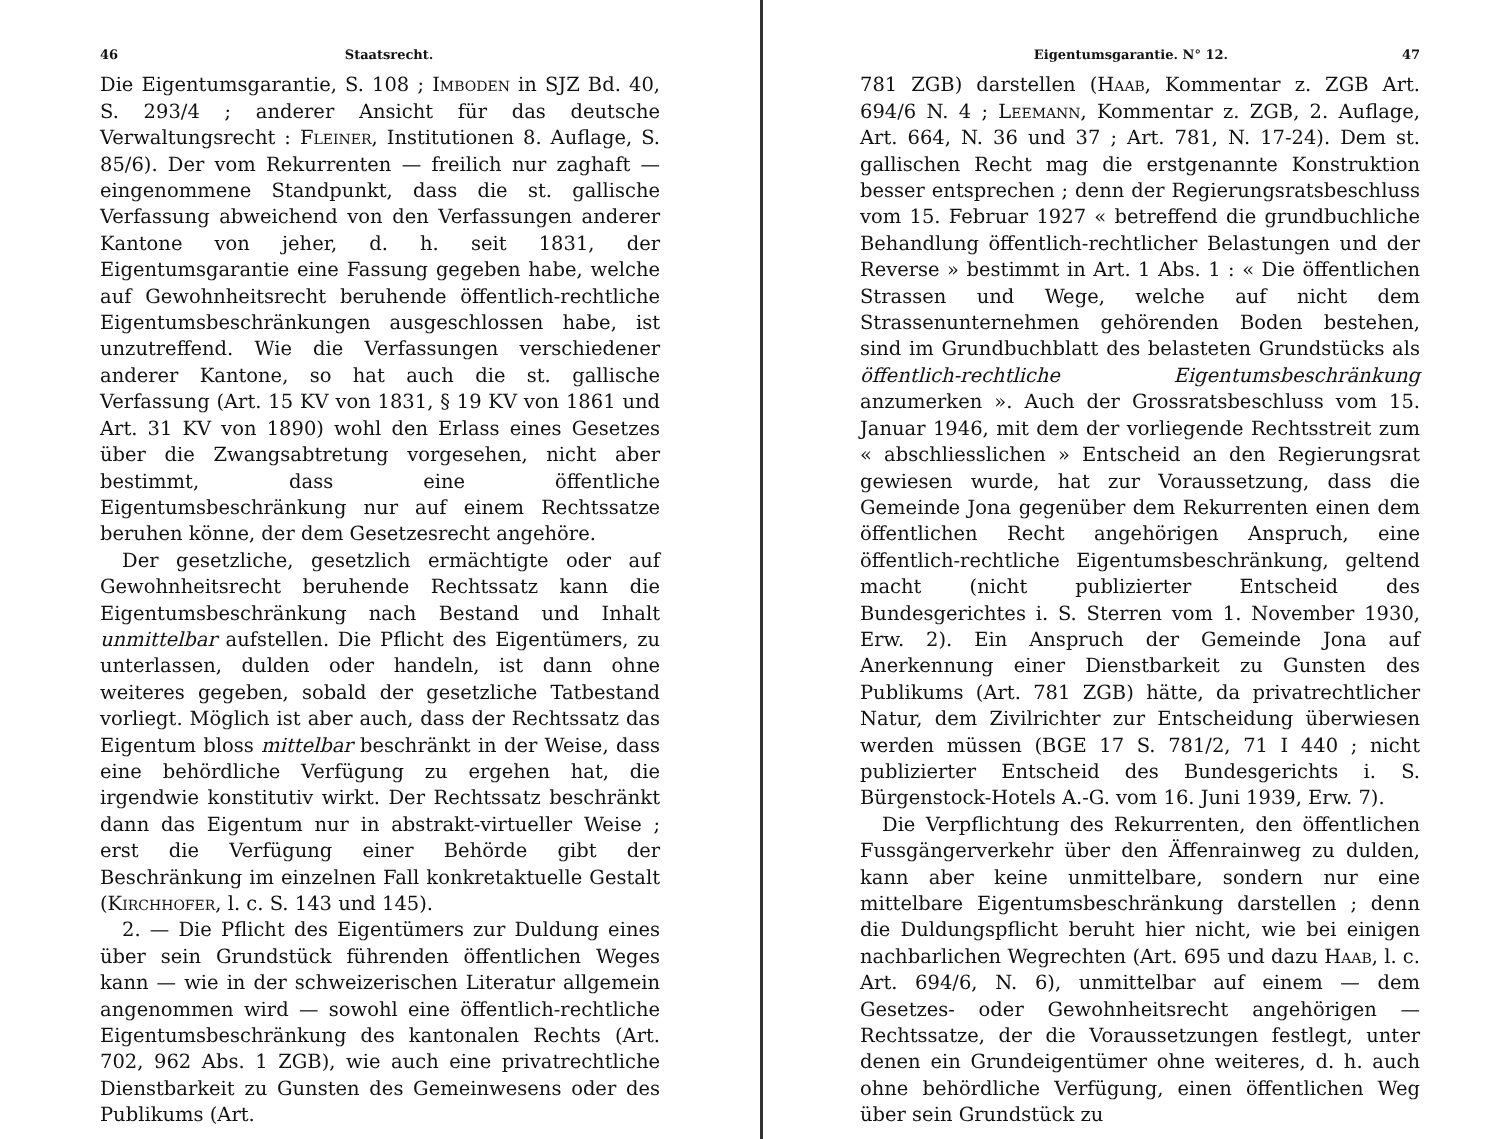46 Staatsrecht.
Die Eigentumsgarantie, S. 108 ; Imboden in SJZ Bd. 40, S. 293/4 ; anderer Ansicht für das deutsche Verwaltungsrecht : Fleiner, Institutionen 8. Auflage, S. 85/6). Der vom Rekurrenten — freilich nur zaghaft — eingenommene Standpunkt, dass die st. gallische Verfassung abweichend von den Verfassungen anderer Kantone von jeher, d. h. seit 1831, der Eigentumsgarantie eine Fassung gegeben habe, welche auf Gewohnheitsrecht beruhende öffentlich-rechtliche Eigentumsbeschränkungen ausgeschlossen habe, ist unzutreffend. Wie die Verfassungen verschiedener anderer Kantone, so hat auch die st. gallische Verfassung (Art. 15 KV von 1831, § 19 KV von 1861 und Art. 31 KV von 1890) wohl den Erlass eines Gesetzes über die Zwangsabtretung vorgesehen, nicht aber bestimmt, dass eine öffentliche Eigentumsbeschränkung nur auf einem Rechtssatze beruhen könne, der dem Gesetzesrecht angehöre.
Der gesetzliche, gesetzlich ermächtigte oder auf Gewohnheitsrecht beruhende Rechtssatz kann die Eigentumsbeschränkung nach Bestand und Inhalt unmittelbar aufstellen. Die Pflicht des Eigentümers, zu unterlassen, dulden oder handeln, ist dann ohne weiteres gegeben, sobald der gesetzliche Tatbestand vorliegt. Möglich ist aber auch, dass der Rechtssatz das Eigentum bloss mittelbar beschränkt in der Weise, dass eine behördliche Verfügung zu ergehen hat, die irgendwie konstitutiv wirkt. Der Rechtssatz beschränkt dann das Eigentum nur in abstrakt-virtueller Weise ; erst die Verfügung einer Behörde gibt der Beschränkung im einzelnen Fall konkretaktuelle Gestalt (Kirchhofer, l. c. S. 143 und 145).
2. — Die Pflicht des Eigentümers zur Duldung eines über sein Grundstück führenden öffentlichen Weges kann — wie in der schweizerischen Literatur allgemein angenommen wird — sowohl eine öffentlich-rechtliche Eigentumsbeschränkung des kantonalen Rechts (Art. 702, 962 Abs. 1 ZGB), wie auch eine privatrechtliche Dienstbarkeit zu Gunsten des Gemeinwesens oder des Publikums (Art.
Eigentumsgarantie. N° 12. 47
781 ZGB) darstellen (Haab, Kommentar z. ZGB Art. 694/6 N. 4 ; Leemann, Kommentar z. ZGB, 2. Auflage, Art. 664, N. 36 und 37 ; Art. 781, N. 17-24). Dem st. gallischen Recht mag die erstgenannte Konstruktion besser entsprechen ; denn der Regierungsratsbeschluss vom 15. Februar 1927 « betreffend die grundbuchliche Behandlung öffentlich-rechtlicher Belastungen und der Reverse » bestimmt in Art. 1 Abs. 1 : « Die öffentlichen Strassen und Wege, welche auf nicht dem Strassenunternehmen gehörenden Boden bestehen, sind im Grundbuchblatt des belasteten Grundstücks als öffentlich-rechtliche Eigentumsbeschränkung anzumerken ». Auch der Grossratsbeschluss vom 15. Januar 1946, mit dem der vorliegende Rechtsstreit zum « abschliesslichen » Entscheid an den Regierungsrat gewiesen wurde, hat zur Voraussetzung, dass die Gemeinde Jona gegenüber dem Rekurrenten einen dem öffentlichen Recht angehörigen Anspruch, eine öffentlich-rechtliche Eigentumsbeschränkung, geltend macht (nicht publizierter Entscheid des Bundesgerichtes i. S. Sterren vom 1. November 1930, Erw. 2). Ein Anspruch der Gemeinde Jona auf Anerkennung einer Dienstbarkeit zu Gunsten des Publikums (Art. 781 ZGB) hätte, da privatrechtlicher Natur, dem Zivilrichter zur Entscheidung überwiesen werden müssen (BGE 17 S. 781/2, 71 I 440 ; nicht publizierter Entscheid des Bundesgerichts i. S. Bürgenstock-Hotels A.-G. vom 16. Juni 1939, Erw. 7).
Die Verpflichtung des Rekurrenten, den öffentlichen Fussgängerverkehr über den Äffenrainweg zu dulden, kann aber keine unmittelbare, sondern nur eine mittelbare Eigentumsbeschränkung darstellen ; denn die Duldungspflicht beruht hier nicht, wie bei einigen nachbarlichen Wegrechten (Art. 695 und dazu Haab, l. c. Art. 694/6, N. 6), unmittelbar auf einem — dem Gesetzes- oder Gewohnheitsrecht angehörigen — Rechtssatze, der die Voraussetzungen festlegt, unter denen ein Grundeigentümer ohne weiteres, d. h. auch ohne behördliche Verfügung, einen öffentlichen Weg über sein Grundstück zu